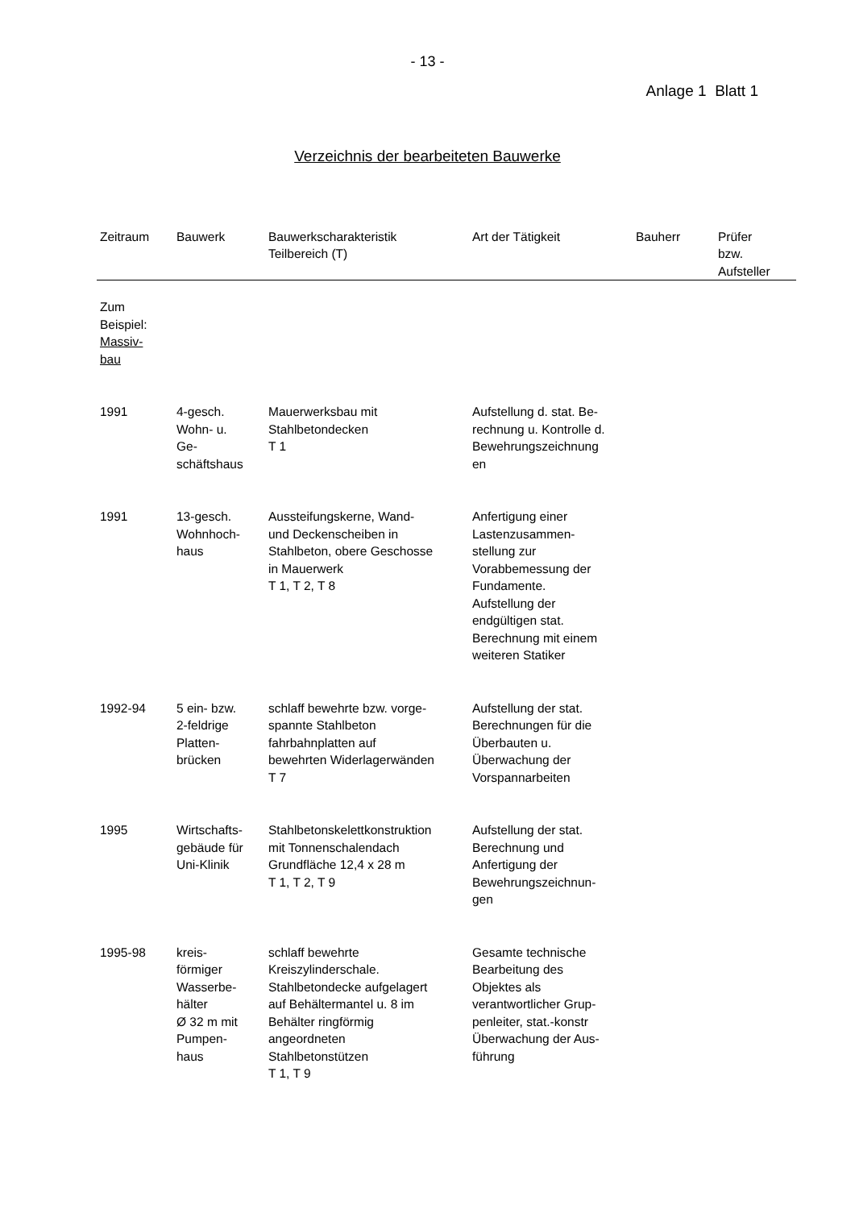- 13 -
Anlage 1 Blatt 1
Verzeichnis der bearbeiteten Bauwerke
| Zeitraum | Bauwerk | Bauwerkscharakteristik Teilbereich (T) | Art der Tätigkeit | Bauherr | Prüfer bzw. Aufsteller |
| --- | --- | --- | --- | --- | --- |
| Zum Beispiel: Massiv- bau | | | | | |
| 1991 | 4-gesch. Wohn- u. Ge- schäftshaus | Mauerwerksbau mit Stahlbetondecken T 1 | Aufstellung d. stat. Be- rechnung u. Kontrolle d. Bewehrungszeichnung en | | |
| 1991 | 13-gesch. Wohnhoch- haus | Aussteifungskerne, Wand- und Deckenscheiben in Stahlbeton, obere Geschosse in Mauerwerk T 1, T 2, T 8 | Anfertigung einer Lastenzusammen- stellung zur Vorabbemessung der Fundamente. Aufstellung der endgültigen stat. Berechnung mit einem weiteren Statiker | | |
| 1992-94 | 5 ein- bzw. 2-feldrige Platten- brücken | schlaff bewehrte bzw. vorge- spannte Stahlbeton fahrbahnplatten auf bewehrten Widerlagerwänden T 7 | Aufstellung der stat. Berechnungen für die Überbauten u. Überwachung der Vorspannarbeiten | | |
| 1995 | Wirtschafts- gebäude für Uni-Klinik | Stahlbetonskelettkonstruktion mit Tonnenschalendach Grundfläche 12,4 x 28 m T 1, T 2, T 9 | Aufstellung der stat. Berechnung und Anfertigung der Bewehrungszeichnun- gen | | |
| 1995-98 | kreis- förmiger Wasserbe- hälter Ø 32 m mit Pumpen- haus | schlaff bewehrte Kreiszylinderschale. Stahlbetondecke aufgelagert auf Behältermantel u. 8 im Behälter ringförmig angeordneten Stahlbetonstützen T 1, T 9 | Gesamte technische Bearbeitung des Objektes als verantwortlicher Grup- penleiter, stat.-konstr Überwachung der Aus- führung | | |